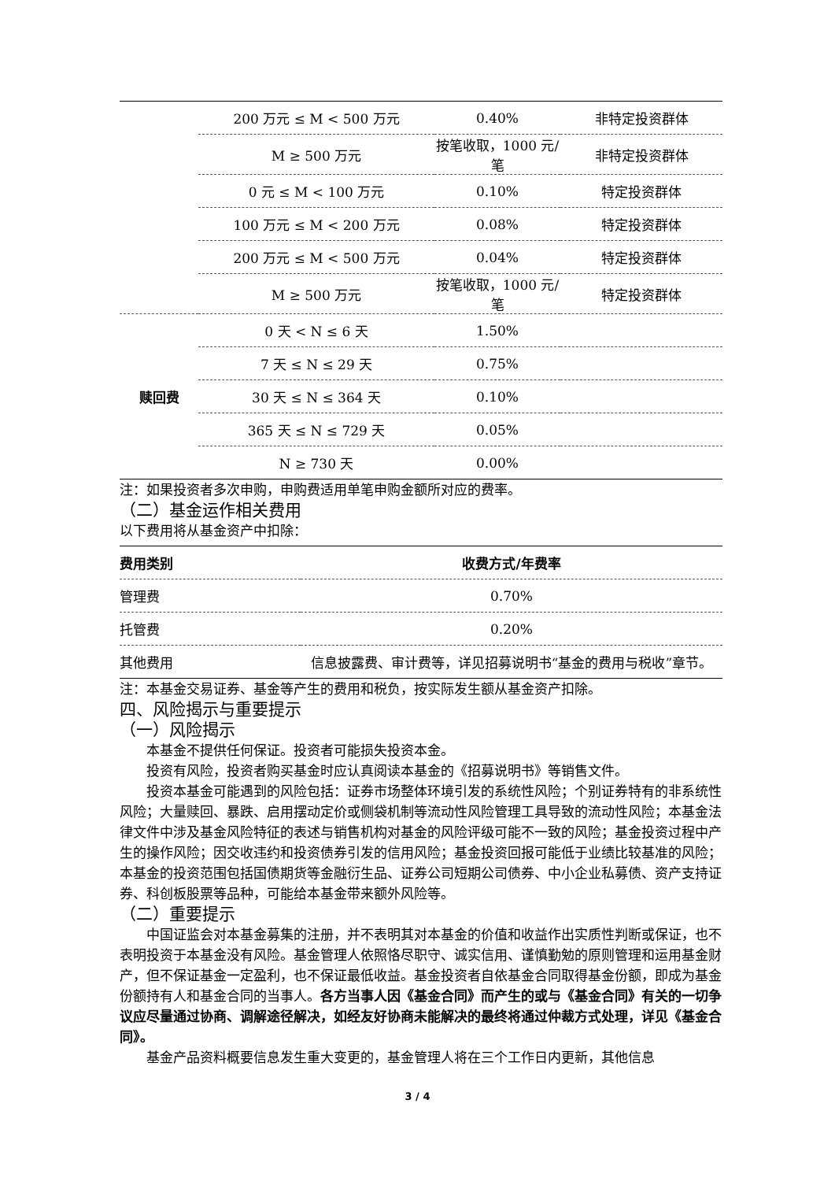| | 200 万元 ≤ M < 500 万元 | 0.40% | 非特定投资群体 |
| | M ≥ 500 万元 | 按笔收取，1000 元/笔 | 非特定投资群体 |
| | 0 元 ≤ M < 100 万元 | 0.10% | 特定投资群体 |
| | 100 万元 ≤ M < 200 万元 | 0.08% | 特定投资群体 |
| | 200 万元 ≤ M < 500 万元 | 0.04% | 特定投资群体 |
| | M ≥ 500 万元 | 按笔收取，1000 元/笔 | 特定投资群体 |
| 赎回费 | 0 天 < N ≤ 6 天 | 1.50% | |
| | 7 天 ≤ N ≤ 29 天 | 0.75% | |
| | 30 天 ≤ N ≤ 364 天 | 0.10% | |
| | 365 天 ≤ N ≤ 729 天 | 0.05% | |
| | N ≥ 730 天 | 0.00% | |
注：如果投资者多次申购，申购费适用单笔申购金额所对应的费率。
（二）基金运作相关费用
以下费用将从基金资产中扣除：
| 费用类别 | 收费方式/年费率 |
| --- | --- |
| 管理费 | 0.70% |
| 托管费 | 0.20% |
| 其他费用 | 信息披露费、审计费等，详见招募说明书“基金的费用与税收”章节。 |
注：本基金交易证券、基金等产生的费用和税负，按实际发生额从基金资产扣除。
四、风险揭示与重要提示
（一）风险揭示
本基金不提供任何保证。投资者可能损失投资本金。
投资有风险，投资者购买基金时应认真阅读本基金的《招募说明书》等销售文件。
投资本基金可能遇到的风险包括：证券市场整体环境引发的系统性风险；个别证券特有的非系统性风险；大量赎回、暴跌、启用摆动定价或侧袋机制等流动性风险管理工具导致的流动性风险；本基金法律文件中涉及基金风险特征的表述与销售机构对基金的风险评级可能不一致的风险；基金投资过程中产生的操作风险；因交收违约和投资债券引发的信用风险；基金投资回报可能低于业绩比较基准的风险；本基金的投资范围包括国债期货等金融衍生品、证券公司短期公司债券、中小企业私募债、资产支持证券、科创板股票等品种，可能给本基金带来额外风险等。
（二）重要提示
中国证监会对本基金募集的注册，并不表明其对本基金的价值和收益作出实质性判断或保证，也不表明投资于本基金没有风险。基金管理人依照恪尽职守、诚实信用、谨慎勤勉的原则管理和运用基金财产，但不保证基金一定盈利，也不保证最低收益。基金投资者自依基金合同取得基金份额，即成为基金份额持有人和基金合同的当事人。各方当事人因《基金合同》而产生的或与《基金合同》有关的一切争议应尽量通过协商、调解途径解决，如经友好协商未能解决的最终将通过仲裁方式处理，详见《基金合同》。
基金产品资料概要信息发生重大变更的，基金管理人将在三个工作日内更新，其他信息
3 / 4